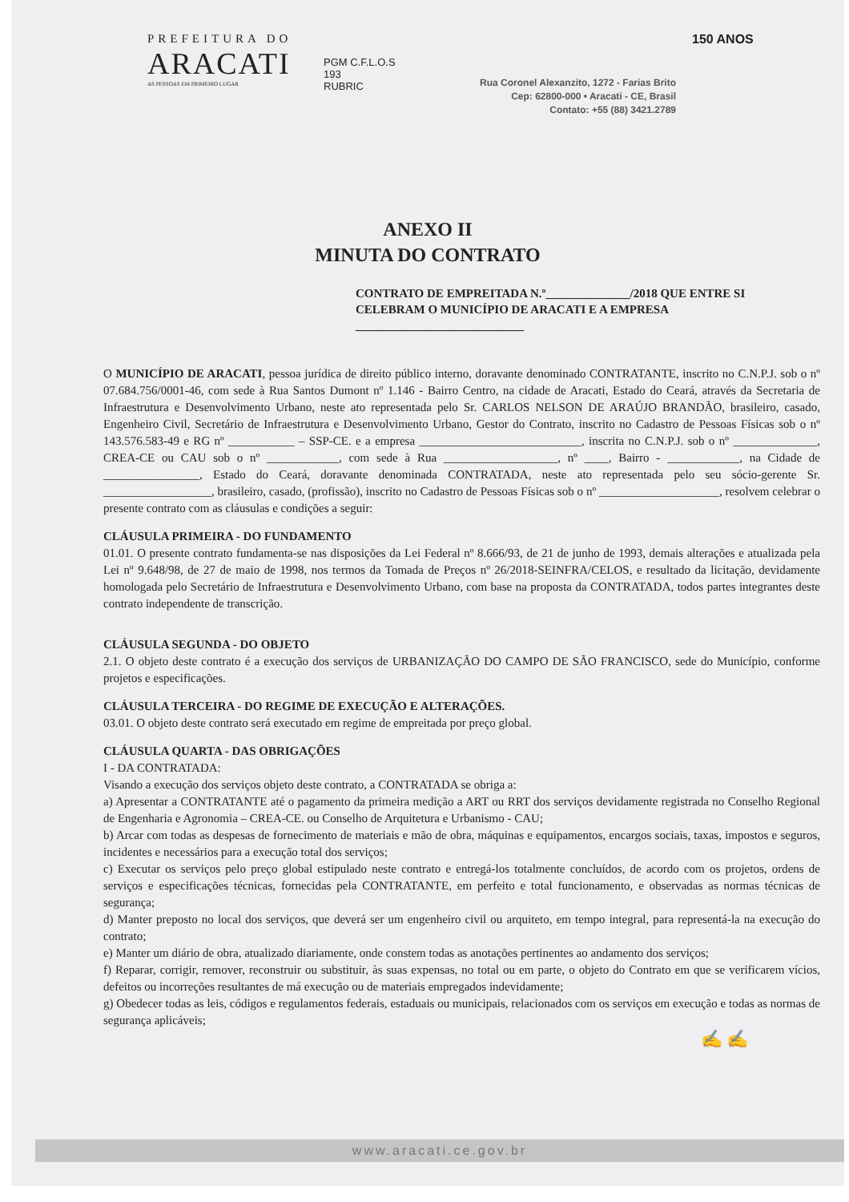PREFEITURA DO
ARACATI
AS PESSOAS EM PRIMEIRO LUGAR
PGM C.F.L.O.S
193
RUBRIC
Rua Coronel Alexanzito, 1272 - Farias Brito
Cep: 62800-000 • Aracati - CE, Brasil
Contato: +55 (88) 3421.2789
150 ANOS
ANEXO II
MINUTA DO CONTRATO
CONTRATO DE EMPREITADA N.º______________/2018 QUE ENTRE SI CELEBRAM O MUNICÍPIO DE ARACATI E A EMPRESA ____________________________
O MUNICÍPIO DE ARACATI, pessoa jurídica de direito público interno, doravante denominado CONTRATANTE, inscrito no C.N.P.J. sob o nº 07.684.756/0001-46, com sede à Rua Santos Dumont nº 1.146 - Bairro Centro, na cidade de Aracati, Estado do Ceará, através da Secretaria de Infraestrutura e Desenvolvimento Urbano, neste ato representada pelo Sr. CARLOS NELSON DE ARAÚJO BRANDÃO, brasileiro, casado, Engenheiro Civil, Secretário de Infraestrutura e Desenvolvimento Urbano, Gestor do Contrato, inscrito no Cadastro de Pessoas Físicas sob o nº 143.576.583-49 e RG nº ___________ – SSP-CE. e a empresa ___________________________, inscrita no C.N.P.J. sob o nº ______________, CREA-CE ou CAU sob o nº ____________, com sede à Rua ___________________, nº ____, Bairro - ____________, na Cidade de ________________, Estado do Ceará, doravante denominada CONTRATADA, neste ato representada pelo seu sócio-gerente Sr. __________________, brasileiro, casado, (profissão), inscrito no Cadastro de Pessoas Físicas sob o nº ____________________, resolvem celebrar o presente contrato com as cláusulas e condições a seguir:
CLÁUSULA PRIMEIRA - DO FUNDAMENTO
01.01. O presente contrato fundamenta-se nas disposições da Lei Federal nº 8.666/93, de 21 de junho de 1993, demais alterações e atualizada pela Lei nº 9.648/98, de 27 de maio de 1998, nos termos da Tomada de Preços nº 26/2018-SEINFRA/CELOS, e resultado da licitação, devidamente homologada pelo Secretário de Infraestrutura e Desenvolvimento Urbano, com base na proposta da CONTRATADA, todos partes integrantes deste contrato independente de transcrição.
CLÁUSULA SEGUNDA - DO OBJETO
2.1. O objeto deste contrato é a execução dos serviços de URBANIZAÇÃO DO CAMPO DE SÃO FRANCISCO, sede do Município, conforme projetos e especificações.
CLÁUSULA TERCEIRA - DO REGIME DE EXECUÇÃO E ALTERAÇÕES.
03.01. O objeto deste contrato será executado em regime de empreitada por preço global.
CLÁUSULA QUARTA - DAS OBRIGAÇÕES
I - DA CONTRATADA:
Visando a execução dos serviços objeto deste contrato, a CONTRATADA se obriga a:
a) Apresentar a CONTRATANTE até o pagamento da primeira medição a ART ou RRT dos serviços devidamente registrada no Conselho Regional de Engenharia e Agronomia – CREA-CE. ou Conselho de Arquitetura e Urbanismo - CAU;
b) Arcar com todas as despesas de fornecimento de materiais e mão de obra, máquinas e equipamentos, encargos sociais, taxas, impostos e seguros, incidentes e necessários para a execução total dos serviços;
c) Executar os serviços pelo preço global estipulado neste contrato e entregá-los totalmente concluídos, de acordo com os projetos, ordens de serviços e especificações técnicas, fornecidas pela CONTRATANTE, em perfeito e total funcionamento, e observadas as normas técnicas de segurança;
d) Manter preposto no local dos serviços, que deverá ser um engenheiro civil ou arquiteto, em tempo integral, para representá-la na execução do contrato;
e) Manter um diário de obra, atualizado diariamente, onde constem todas as anotações pertinentes ao andamento dos serviços;
f) Reparar, corrigir, remover, reconstruir ou substituir, às suas expensas, no total ou em parte, o objeto do Contrato em que se verificarem vícios, defeitos ou incorreções resultantes de má execução ou de materiais empregados indevidamente;
g) Obedecer todas as leis, códigos e regulamentos federais, estaduais ou municipais, relacionados com os serviços em execução e todas as normas de segurança aplicáveis;
✍ ✍
www.aracati.ce.gov.br